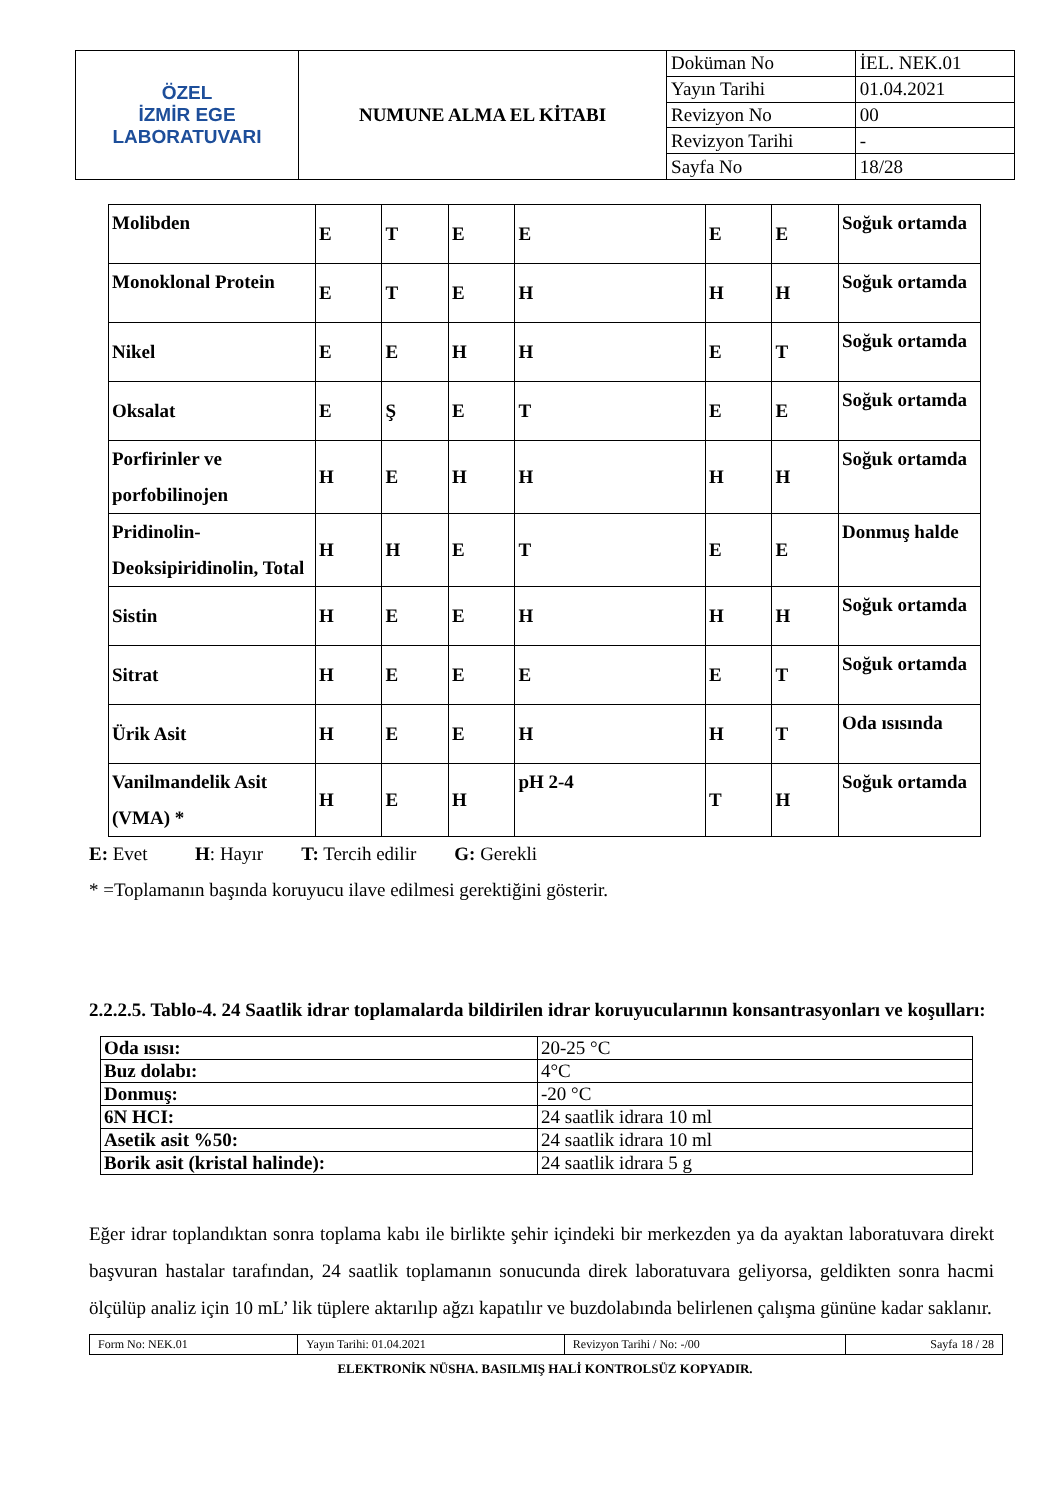| ÖZEL İZMİR EGE LABORATUVARI | NUMUNE ALMA EL KİTABI | Doküman No | İEL. NEK.01 |
| | | Yayın Tarihi | 01.04.2021 |
| | | Revizyon No | 00 |
| | | Revizyon Tarihi | - |
| | | Sayfa No | 18/28 |
| Molibden | E | T | E | E | E | E | Soğuk ortamda |
| Monoklonal Protein | E | T | E | H | H | H | Soğuk ortamda |
| Nikel | E | E | H | H | E | T | Soğuk ortamda |
| Oksalat | E | Ş | E | T | E | E | Soğuk ortamda |
| Porfirinler ve porfobilinojen | H | E | H | H | H | H | Soğuk ortamda |
| Pridinolin-Deoksipiridinolin, Total | H | H | E | T | E | E | Donmuş halde |
| Sistin | H | E | E | H | H | H | Soğuk ortamda |
| Sitrat | H | E | E | E | E | T | Soğuk ortamda |
| Ürik Asit | H | E | E | H | H | T | Oda ısısında |
| Vanilmandelik Asit (VMA) * | H | E | H | pH 2-4 | T | H | Soğuk ortamda |
E: Evet H: Hayır T: Tercih edilir G: Gerekli
* =Toplamanın başında koruyucu ilave edilmesi gerektiğini gösterir.
2.2.2.5. Tablo-4. 24 Saatlik idrar toplamalarda bildirilen idrar koruyucularının konsantrasyonları ve koşulları:
| Oda ısısı: | 20-25 °C |
| Buz dolabı: | 4°C |
| Donmuş: | -20 °C |
| 6N HCI: | 24 saatlik idrara 10 ml |
| Asetik asit %50: | 24 saatlik idrara 10 ml |
| Borik asit (kristal halinde): | 24 saatlik idrara 5 g |
Eğer idrar toplandıktan sonra toplama kabı ile birlikte şehir içindeki bir merkezden ya da ayaktan laboratuvara direkt başvuran hastalar tarafından, 24 saatlik toplamanın sonucunda direk laboratuvara geliyorsa, geldikten sonra hacmi ölçülüp analiz için 10 mL’ lik tüplere aktarılıp ağzı kapatılır ve buzdolabında belirlenen çalışma gününe kadar saklanır.
| Form No: NEK.01 | Yayın Tarihi: 01.04.2021 | Revizyon Tarihi / No: -/00 | Sayfa 18 / 28 |
ELEKTRONİK NÜSHA. BASILMIŞ HALİ KONTROLSÜZ KOPYADIR.